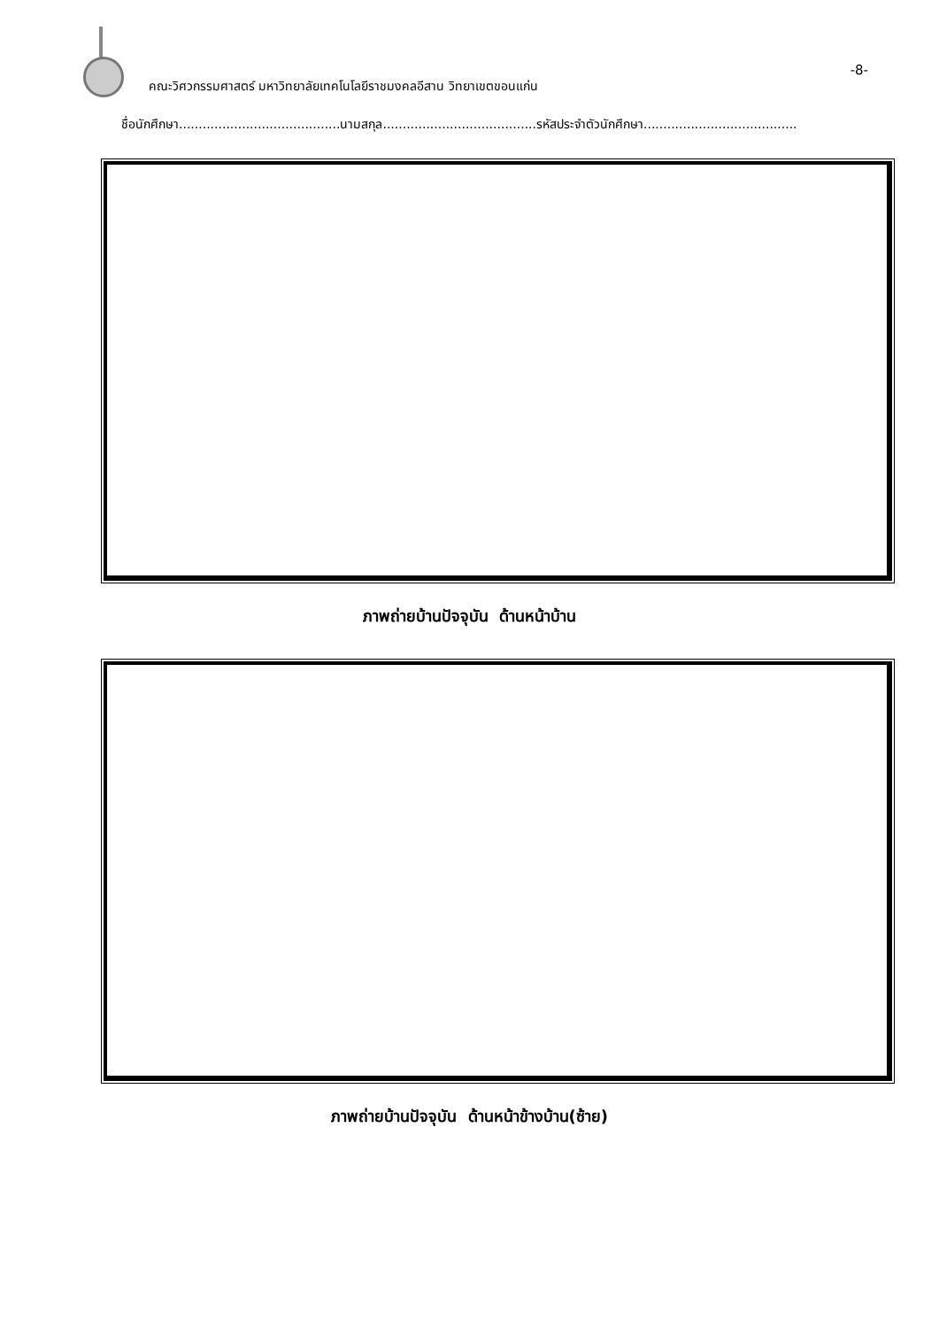คณะวิศวกรรมศาสตร์ มหาวิทยาลัยเทคโนโลยีราชมงคลอีสาน วิทยาเขตขอนแก่น
-8-
ชื่อนักศึกษา.........................................นามสกุล.......................................รหัสประจำตัวนักศึกษา.......................................
ภาพถ่ายบ้านปัจจุบัน ด้านหน้าบ้าน
ภาพถ่ายบ้านปัจจุบัน ด้านหน้าข้างบ้าน(ซ้าย)